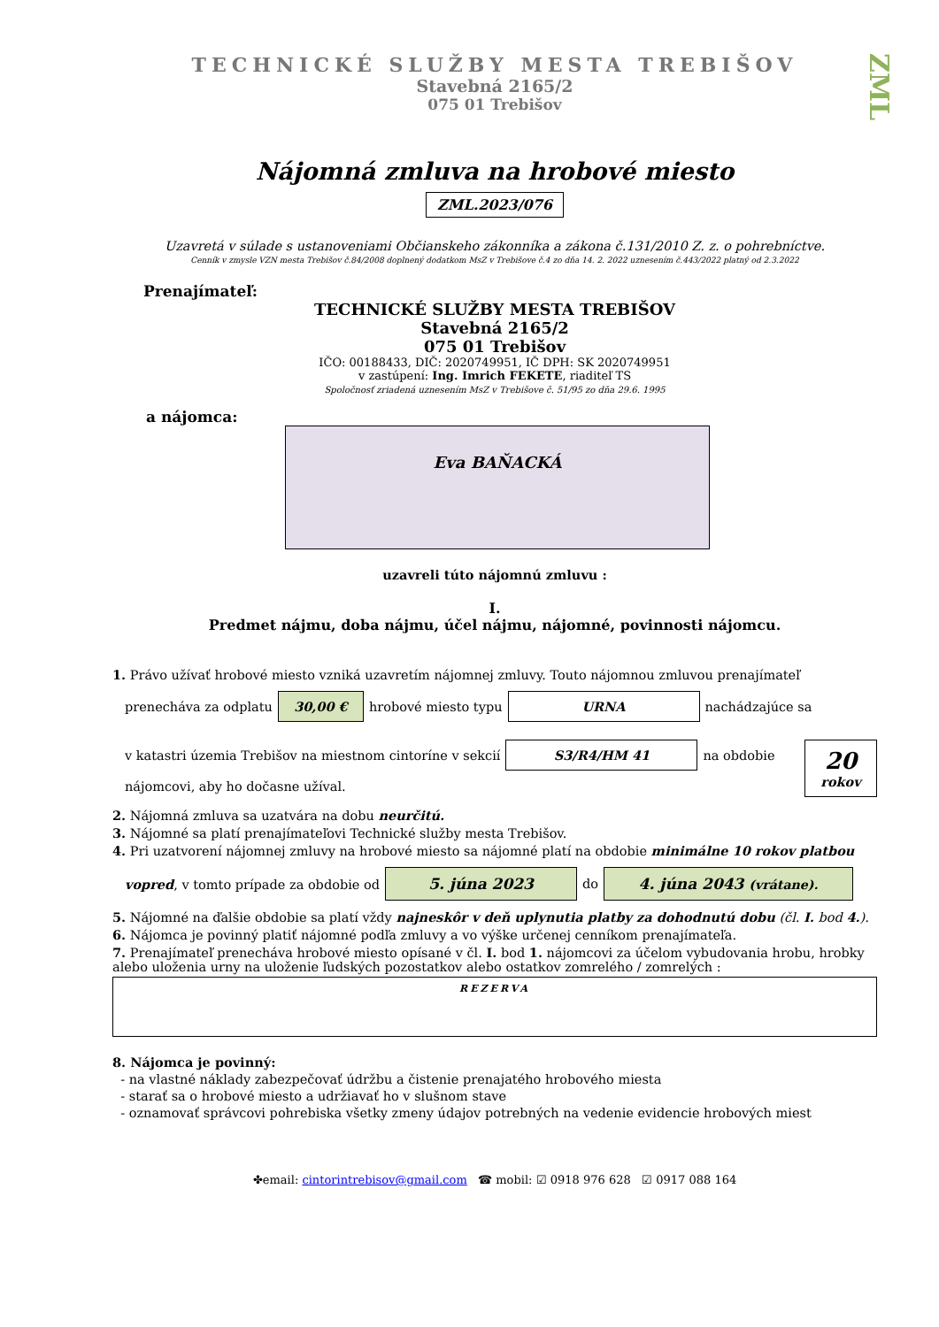ZML
TECHNICKÉ SLUŽBY MESTA TREBIŠOV
Stavebná 2165/2
075 01 Trebišov
Nájomná zmluva na hrobové miesto
ZML.2023/076
Uzavretá v súlade s ustanoveniami Občianskeho zákonníka a zákona č.131/2010 Z. z. o pohrebníctve.
Cenník v zmysle VZN mesta Trebišov č.84/2008 doplnený dodatkom MsZ v Trebišove č.4 zo dňa 14. 2. 2022 uznesením č.443/2022 platný od 2.3.2022
Prenajímateľ:
TECHNICKÉ SLUŽBY MESTA TREBIŠOV
Stavebná 2165/2
075 01 Trebišov
IČO: 00188433, DIČ: 2020749951, IČ DPH: SK 2020749951
v zastúpení: Ing. Imrich FEKETE, riaditeľ TS
Spoločnosť zriadená uznesením MsZ v Trebišove č. 51/95 zo dňa 29.6. 1995
a nájomca:
Eva BAŇACKÁ
uzavreli túto nájomnú zmluvu :
I.
Predmet nájmu, doba nájmu, účel nájmu, nájomné, povinnosti nájomcu.
1. Právo užívať hrobové miesto vzniká uzavretím nájomnej zmluvy. Touto nájomnou zmluvou prenajímateľ
prenecháva za odplatu 30,00 € hrobové miesto typu URNA nachádzajúce sa
v katastri územia Trebišov na miestnom cintoríne v sekcií S3/R4/HM 41 na obdobie
nájomcovi, aby ho dočasne užíval.
20
rokov
2. Nájomná zmluva sa uzatvára na dobu neurčitú.
3. Nájomné sa platí prenajímateľovi Technické služby mesta Trebišov.
4. Pri uzatvorení nájomnej zmluvy na hrobové miesto sa nájomné platí na obdobie minimálne 10 rokov platbou
vopred, v tomto prípade za obdobie od 5. júna 2023 do 4. júna 2043 (vrátane).
5. Nájomné na ďalšie obdobie sa platí vždy najneskôr v deň uplynutia platby za dohodnutú dobu (čl. I. bod 4.).
6. Nájomca je povinný platiť nájomné podľa zmluvy a vo výške určenej cenníkom prenajímateľa.
7. Prenajímateľ prenecháva hrobové miesto opísané v čl. I. bod 1. nájomcovi za účelom vybudovania hrobu, hrobky alebo uloženia urny na uloženie ľudských pozostatkov alebo ostatkov zomrelého / zomrelých :
REZERVA
8. Nájomca je povinný:
- na vlastné náklady zabezpečovať údržbu a čistenie prenajatého hrobového miesta
- starať sa o hrobové miesto a udržiavať ho v slušnom stave
- oznamovať správcovi pohrebiska všetky zmeny údajov potrebných na vedenie evidencie hrobových miest
✤email: cintorintrebisov@gmail.com ☎ mobil: ☑ 0918 976 628 ☑ 0917 088 164